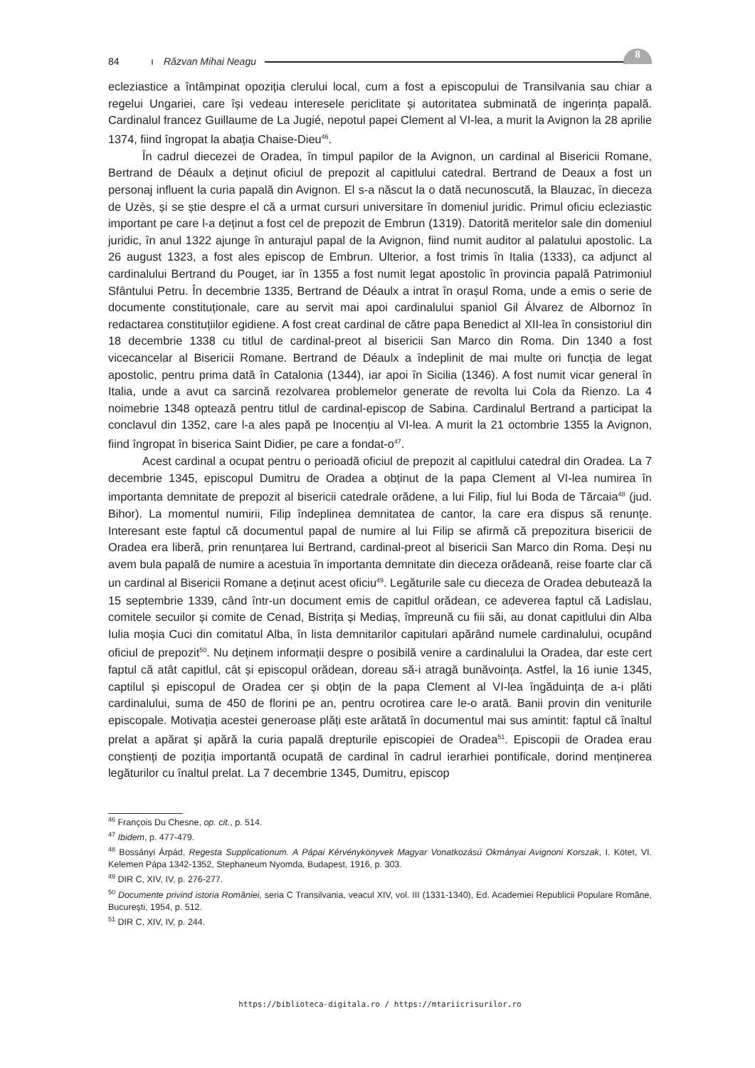8
84 ı Răzvan Mihai Neagu
ecleziastice a întâmpinat opoziția clerului local, cum a fost a episcopului de Transilvania sau chiar a regelui Ungariei, care își vedeau interesele periclitate și autoritatea subminată de ingerința papală. Cardinalul francez Guillaume de La Jugié, nepotul papei Clement al VI-lea, a murit la Avignon la 28 aprilie 1374, fiind îngropat la abația Chaise-Dieu<sup>46</sup>.
În cadrul diecezei de Oradea, în timpul papilor de la Avignon, un cardinal al Bisericii Romane, Bertrand de Déaulx a deținut oficiul de prepozit al capitlului catedral. Bertrand de Deaux a fost un personaj influent la curia papală din Avignon. El s-a născut la o dată necunoscută, la Blauzac, în dieceza de Uzès, și se știe despre el că a urmat cursuri universitare în domeniul juridic. Primul oficiu ecleziastic important pe care l-a deținut a fost cel de prepozit de Embrun (1319). Datorită meritelor sale din domeniul juridic, în anul 1322 ajunge în anturajul papal de la Avignon, fiind numit auditor al palatului apostolic. La 26 august 1323, a fost ales episcop de Embrun. Ulterior, a fost trimis în Italia (1333), ca adjunct al cardinalului Bertrand du Pouget, iar în 1355 a fost numit legat apostolic în provincia papală Patrimoniul Sfântului Petru. În decembrie 1335, Bertrand de Déaulx a intrat în orașul Roma, unde a emis o serie de documente constituționale, care au servit mai apoi cardinalului spaniol Gil Álvarez de Albornoz în redactarea constituțiilor egidiene. A fost creat cardinal de către papa Benedict al XII-lea în consistoriul din 18 decembrie 1338 cu titlul de cardinal-preot al bisericii San Marco din Roma. Din 1340 a fost vicecancelar al Bisericii Romane. Bertrand de Déaulx a îndeplinit de mai multe ori funcția de legat apostolic, pentru prima dată în Catalonia (1344), iar apoi în Sicilia (1346). A fost numit vicar general în Italia, unde a avut ca sarcină rezolvarea problemelor generate de revolta lui Cola da Rienzo. La 4 noimebrie 1348 optează pentru titlul de cardinal-episcop de Sabina. Cardinalul Bertrand a participat la conclavul din 1352, care l-a ales papă pe Inocențiu al VI-lea. A murit la 21 octombrie 1355 la Avignon, fiind îngropat în biserica Saint Didier, pe care a fondat-o<sup>47</sup>.
Acest cardinal a ocupat pentru o perioadă oficiul de prepozit al capitlului catedral din Oradea. La 7 decembrie 1345, episcopul Dumitru de Oradea a obținut de la papa Clement al VI-lea numirea în importanta demnitate de prepozit al bisericii catedrale orădene, a lui Filip, fiul lui Boda de Tărcaia<sup>48</sup> (jud. Bihor). La momentul numirii, Filip îndeplinea demnitatea de cantor, la care era dispus să renunțe. Interesant este faptul că documentul papal de numire al lui Filip se afirmă că prepozitura bisericii de Oradea era liberă, prin renunțarea lui Bertrand, cardinal-preot al bisericii San Marco din Roma. Deși nu avem bula papală de numire a acestuia în importanta demnitate din dieceza orădeană, reise foarte clar că un cardinal al Bisericii Romane a deținut acest oficiu<sup>49</sup>. Legăturile sale cu dieceza de Oradea debutează la 15 septembrie 1339, când într-un document emis de capitlul orădean, ce adeverea faptul că Ladislau, comitele secuilor și comite de Cenad, Bistrița și Mediaș, împreună cu fiii săi, au donat capitlului din Alba Iulia moșia Cuci din comitatul Alba, în lista demnitarilor capitulari apărând numele cardinalului, ocupând oficiul de prepozit<sup>50</sup>. Nu deținem informații despre o posibilă venire a cardinalului la Oradea, dar este cert faptul că atât capitlul, cât și episcopul orădean, doreau să-i atragă bunăvoința. Astfel, la 16 iunie 1345, captilul și episcopul de Oradea cer și obțin de la papa Clement al VI-lea îngăduința de a-i plăti cardinalului, suma de 450 de florini pe an, pentru ocrotirea care le-o arată. Banii provin din veniturile episcopale. Motivația acestei generoase plăți este arătată în documentul mai sus amintit: faptul că înaltul prelat a apărat și apără la curia papală drepturile episcopiei de Oradea<sup>51</sup>. Episcopii de Oradea erau conștienți de poziția importantă ocupată de cardinal în cadrul ierarhiei pontificale, dorind menținerea legăturilor cu înaltul prelat. La 7 decembrie 1345, Dumitru, episcop
<sup>46</sup> François Du Chesne, op. cit., p. 514.
<sup>47</sup> Ibidem, p. 477-479.
<sup>48</sup> Bossányi Árpád, Regesta Supplicationum. A Pápai Kérvénykönyvek Magyar Vonatkozású Okmányai Avignoni Korszak, I. Kötet, VI. Kelemen Pápa 1342-1352, Stephaneum Nyomda, Budapest, 1916, p. 303.
<sup>49</sup> DIR C, XIV, IV, p. 276-277.
<sup>50</sup> Documente privind istoria României, seria C Transilvania, veacul XIV, vol. III (1331-1340), Ed. Academiei Republicii Populare Române, București, 1954, p. 512.
<sup>51</sup> DIR C, XIV, IV, p. 244.
https://biblioteca-digitala.ro / https://mtariicrisurilor.ro